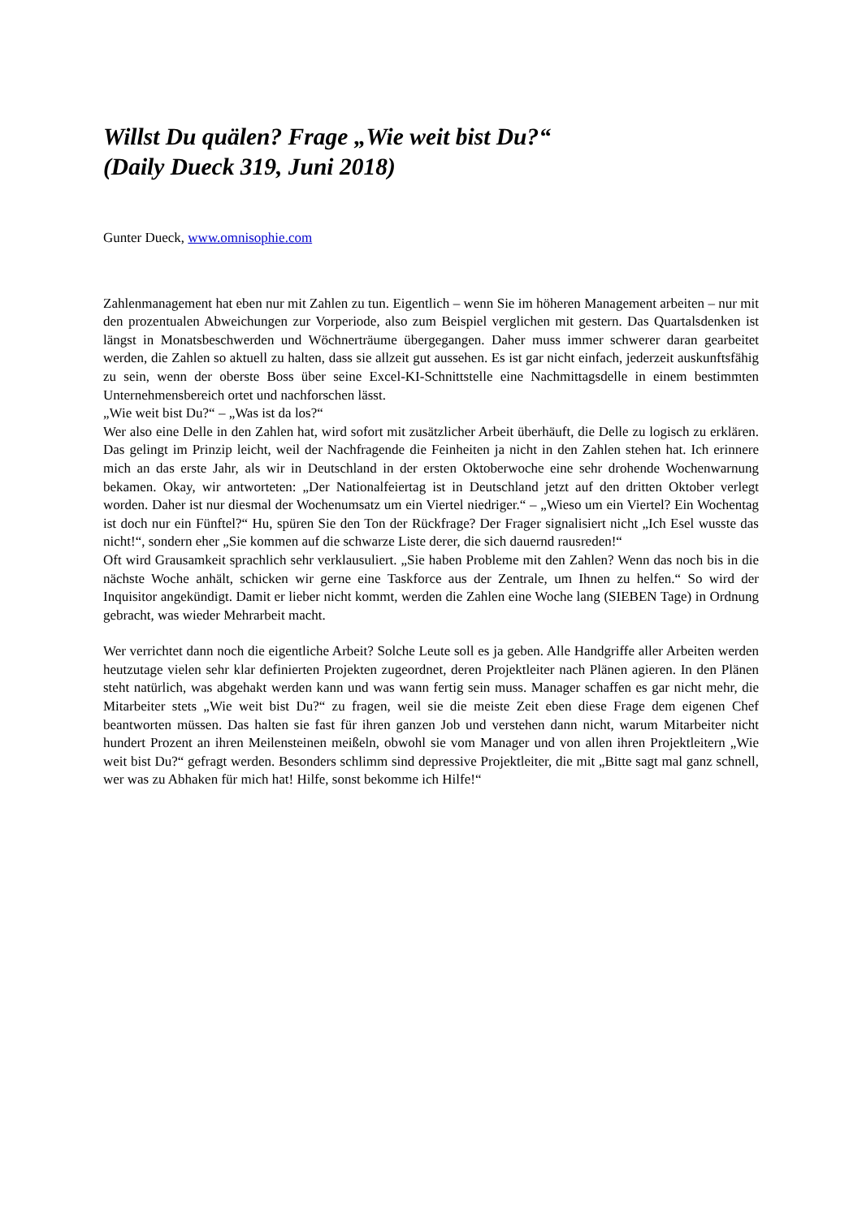Willst Du quälen? Frage „Wie weit bist Du?“
(Daily Dueck 319, Juni 2018)
Gunter Dueck, www.omnisophie.com
Zahlenmanagement hat eben nur mit Zahlen zu tun. Eigentlich – wenn Sie im höheren Management arbeiten – nur mit den prozentualen Abweichungen zur Vorperiode, also zum Beispiel verglichen mit gestern. Das Quartalsdenken ist längst in Monatsbeschwerden und Wöchnerträume übergegangen. Daher muss immer schwerer daran gearbeitet werden, die Zahlen so aktuell zu halten, dass sie allzeit gut aussehen. Es ist gar nicht einfach, jederzeit auskunftsfähig zu sein, wenn der oberste Boss über seine Excel-KI-Schnittstelle eine Nachmittagsdelle in einem bestimmten Unternehmensbereich ortet und nachforschen lässt.
„Wie weit bist Du?“ – „Was ist da los?“
Wer also eine Delle in den Zahlen hat, wird sofort mit zusätzlicher Arbeit überhäuft, die Delle zu logisch zu erklären. Das gelingt im Prinzip leicht, weil der Nachfragende die Feinheiten ja nicht in den Zahlen stehen hat. Ich erinnere mich an das erste Jahr, als wir in Deutschland in der ersten Oktoberwoche eine sehr drohende Wochenwarnung bekamen. Okay, wir antworteten: „Der Nationalfeiertag ist in Deutschland jetzt auf den dritten Oktober verlegt worden. Daher ist nur diesmal der Wochenumsatz um ein Viertel niedriger.“ – „Wieso um ein Viertel? Ein Wochentag ist doch nur ein Fünftel?“ Hu, spüren Sie den Ton der Rückfrage? Der Frager signalisiert nicht „Ich Esel wusste das nicht!“, sondern eher „Sie kommen auf die schwarze Liste derer, die sich dauernd rausreden!“
Oft wird Grausamkeit sprachlich sehr verklausuliert. „Sie haben Probleme mit den Zahlen? Wenn das noch bis in die nächste Woche anhält, schicken wir gerne eine Taskforce aus der Zentrale, um Ihnen zu helfen.“ So wird der Inquisitor angekündigt. Damit er lieber nicht kommt, werden die Zahlen eine Woche lang (SIEBEN Tage) in Ordnung gebracht, was wieder Mehrarbeit macht.
Wer verrichtet dann noch die eigentliche Arbeit? Solche Leute soll es ja geben. Alle Handgriffe aller Arbeiten werden heutzutage vielen sehr klar definierten Projekten zugeordnet, deren Projektleiter nach Plänen agieren. In den Plänen steht natürlich, was abgehakt werden kann und was wann fertig sein muss. Manager schaffen es gar nicht mehr, die Mitarbeiter stets „Wie weit bist Du?“ zu fragen, weil sie die meiste Zeit eben diese Frage dem eigenen Chef beantworten müssen. Das halten sie fast für ihren ganzen Job und verstehen dann nicht, warum Mitarbeiter nicht hundert Prozent an ihren Meilensteinen meißeln, obwohl sie vom Manager und von allen ihren Projektleitern „Wie weit bist Du?“ gefragt werden. Besonders schlimm sind depressive Projektleiter, die mit „Bitte sagt mal ganz schnell, wer was zu Abhaken für mich hat! Hilfe, sonst bekomme ich Hilfe!“